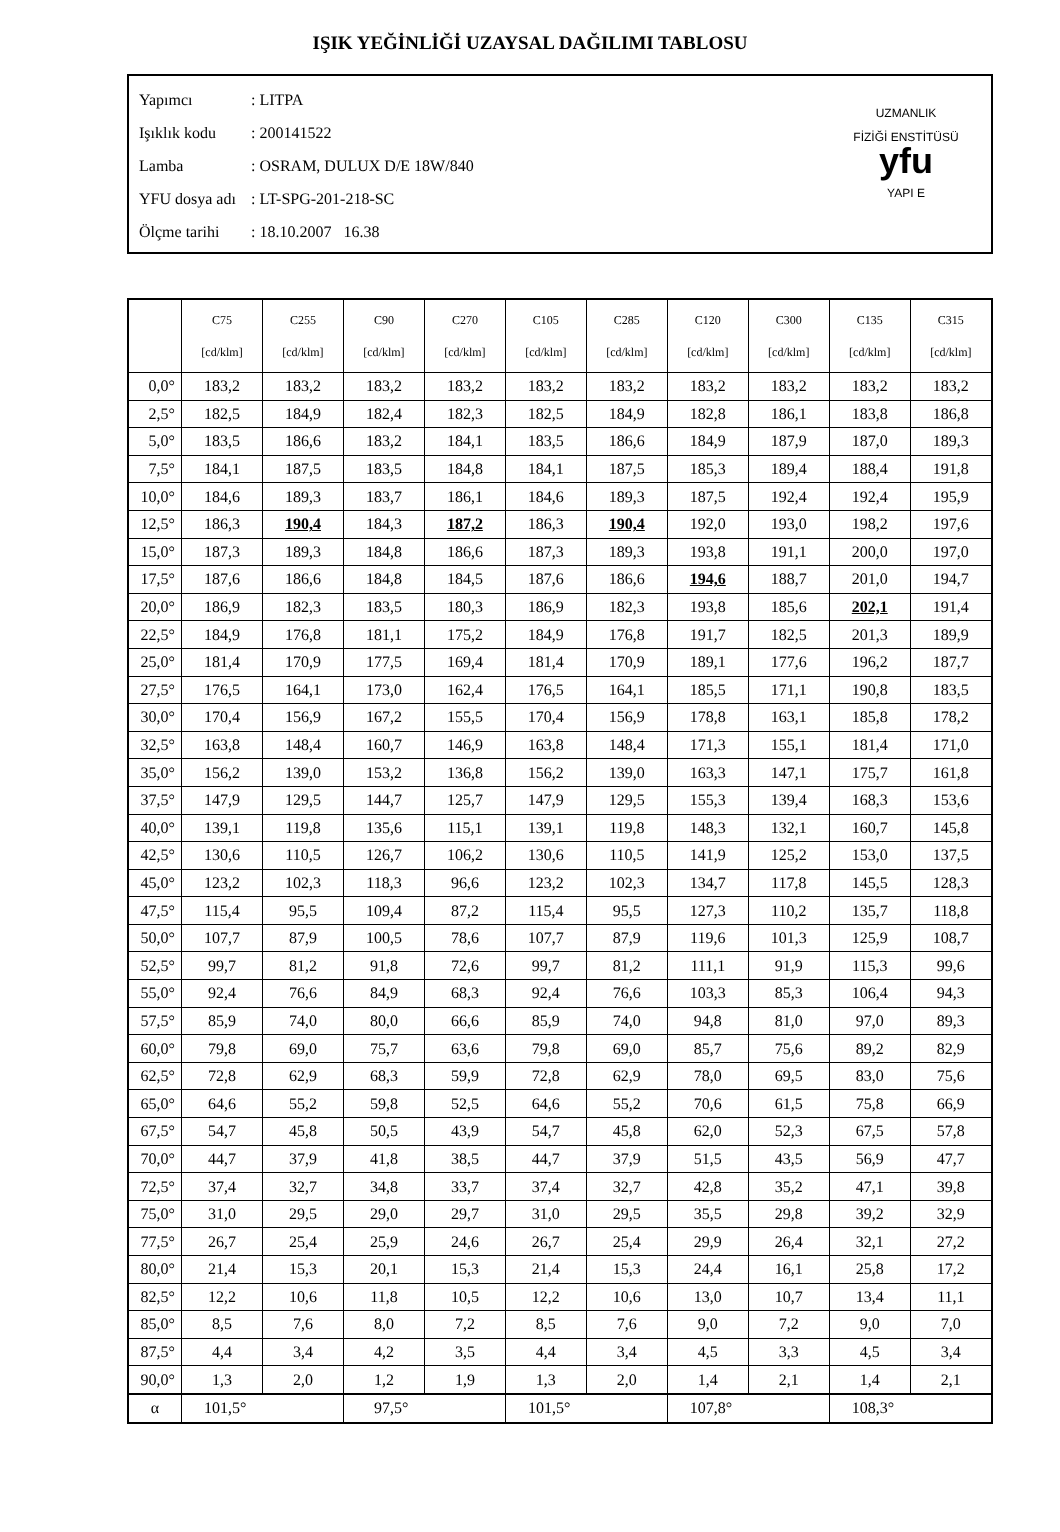IŞIK YEĞİNLİĞİ UZAYSAL DAĞILIMI TABLOSU
Yapımcı: LITPA
Işıklık kodu: 200141522
Lamba: OSRAM, DULUX D/E 18W/840
YFU dosya adı: LT-SPG-201-218-SC
Ölçme tarihi: 18.10.2007 16.38
UZMANLIK
FİZİĞİ ENSTİTÜSÜ
yfu
YAPI E
| | C75 [cd/klm] | C255 [cd/klm] | C90 [cd/klm] | C270 [cd/klm] | C105 [cd/klm] | C285 [cd/klm] | C120 [cd/klm] | C300 [cd/klm] | C135 [cd/klm] | C315 [cd/klm] |
| --- | --- | --- | --- | --- | --- | --- | --- | --- | --- | --- |
| 0,0° | 183,2 | 183,2 | 183,2 | 183,2 | 183,2 | 183,2 | 183,2 | 183,2 | 183,2 | 183,2 |
| 2,5° | 182,5 | 184,9 | 182,4 | 182,3 | 182,5 | 184,9 | 182,8 | 186,1 | 183,8 | 186,8 |
| 5,0° | 183,5 | 186,6 | 183,2 | 184,1 | 183,5 | 186,6 | 184,9 | 187,9 | 187,0 | 189,3 |
| 7,5° | 184,1 | 187,5 | 183,5 | 184,8 | 184,1 | 187,5 | 185,3 | 189,4 | 188,4 | 191,8 |
| 10,0° | 184,6 | 189,3 | 183,7 | 186,1 | 184,6 | 189,3 | 187,5 | 192,4 | 192,4 | 195,9 |
| 12,5° | 186,3 | 190,4 | 184,3 | 187,2 | 186,3 | 190,4 | 192,0 | 193,0 | 198,2 | 197,6 |
| 15,0° | 187,3 | 189,3 | 184,8 | 186,6 | 187,3 | 189,3 | 193,8 | 191,1 | 200,0 | 197,0 |
| 17,5° | 187,6 | 186,6 | 184,8 | 184,5 | 187,6 | 186,6 | 194,6 | 188,7 | 201,0 | 194,7 |
| 20,0° | 186,9 | 182,3 | 183,5 | 180,3 | 186,9 | 182,3 | 193,8 | 185,6 | 202,1 | 191,4 |
| 22,5° | 184,9 | 176,8 | 181,1 | 175,2 | 184,9 | 176,8 | 191,7 | 182,5 | 201,3 | 189,9 |
| 25,0° | 181,4 | 170,9 | 177,5 | 169,4 | 181,4 | 170,9 | 189,1 | 177,6 | 196,2 | 187,7 |
| 27,5° | 176,5 | 164,1 | 173,0 | 162,4 | 176,5 | 164,1 | 185,5 | 171,1 | 190,8 | 183,5 |
| 30,0° | 170,4 | 156,9 | 167,2 | 155,5 | 170,4 | 156,9 | 178,8 | 163,1 | 185,8 | 178,2 |
| 32,5° | 163,8 | 148,4 | 160,7 | 146,9 | 163,8 | 148,4 | 171,3 | 155,1 | 181,4 | 171,0 |
| 35,0° | 156,2 | 139,0 | 153,2 | 136,8 | 156,2 | 139,0 | 163,3 | 147,1 | 175,7 | 161,8 |
| 37,5° | 147,9 | 129,5 | 144,7 | 125,7 | 147,9 | 129,5 | 155,3 | 139,4 | 168,3 | 153,6 |
| 40,0° | 139,1 | 119,8 | 135,6 | 115,1 | 139,1 | 119,8 | 148,3 | 132,1 | 160,7 | 145,8 |
| 42,5° | 130,6 | 110,5 | 126,7 | 106,2 | 130,6 | 110,5 | 141,9 | 125,2 | 153,0 | 137,5 |
| 45,0° | 123,2 | 102,3 | 118,3 | 96,6 | 123,2 | 102,3 | 134,7 | 117,8 | 145,5 | 128,3 |
| 47,5° | 115,4 | 95,5 | 109,4 | 87,2 | 115,4 | 95,5 | 127,3 | 110,2 | 135,7 | 118,8 |
| 50,0° | 107,7 | 87,9 | 100,5 | 78,6 | 107,7 | 87,9 | 119,6 | 101,3 | 125,9 | 108,7 |
| 52,5° | 99,7 | 81,2 | 91,8 | 72,6 | 99,7 | 81,2 | 111,1 | 91,9 | 115,3 | 99,6 |
| 55,0° | 92,4 | 76,6 | 84,9 | 68,3 | 92,4 | 76,6 | 103,3 | 85,3 | 106,4 | 94,3 |
| 57,5° | 85,9 | 74,0 | 80,0 | 66,6 | 85,9 | 74,0 | 94,8 | 81,0 | 97,0 | 89,3 |
| 60,0° | 79,8 | 69,0 | 75,7 | 63,6 | 79,8 | 69,0 | 85,7 | 75,6 | 89,2 | 82,9 |
| 62,5° | 72,8 | 62,9 | 68,3 | 59,9 | 72,8 | 62,9 | 78,0 | 69,5 | 83,0 | 75,6 |
| 65,0° | 64,6 | 55,2 | 59,8 | 52,5 | 64,6 | 55,2 | 70,6 | 61,5 | 75,8 | 66,9 |
| 67,5° | 54,7 | 45,8 | 50,5 | 43,9 | 54,7 | 45,8 | 62,0 | 52,3 | 67,5 | 57,8 |
| 70,0° | 44,7 | 37,9 | 41,8 | 38,5 | 44,7 | 37,9 | 51,5 | 43,5 | 56,9 | 47,7 |
| 72,5° | 37,4 | 32,7 | 34,8 | 33,7 | 37,4 | 32,7 | 42,8 | 35,2 | 47,1 | 39,8 |
| 75,0° | 31,0 | 29,5 | 29,0 | 29,7 | 31,0 | 29,5 | 35,5 | 29,8 | 39,2 | 32,9 |
| 77,5° | 26,7 | 25,4 | 25,9 | 24,6 | 26,7 | 25,4 | 29,9 | 26,4 | 32,1 | 27,2 |
| 80,0° | 21,4 | 15,3 | 20,1 | 15,3 | 21,4 | 15,3 | 24,4 | 16,1 | 25,8 | 17,2 |
| 82,5° | 12,2 | 10,6 | 11,8 | 10,5 | 12,2 | 10,6 | 13,0 | 10,7 | 13,4 | 11,1 |
| 85,0° | 8,5 | 7,6 | 8,0 | 7,2 | 8,5 | 7,6 | 9,0 | 7,2 | 9,0 | 7,0 |
| 87,5° | 4,4 | 3,4 | 4,2 | 3,5 | 4,4 | 3,4 | 4,5 | 3,3 | 4,5 | 3,4 |
| 90,0° | 1,3 | 2,0 | 1,2 | 1,9 | 1,3 | 2,0 | 1,4 | 2,1 | 1,4 | 2,1 |
| α | 101,5° | | 97,5° | | 101,5° | | 107,8° | | 108,3° | |